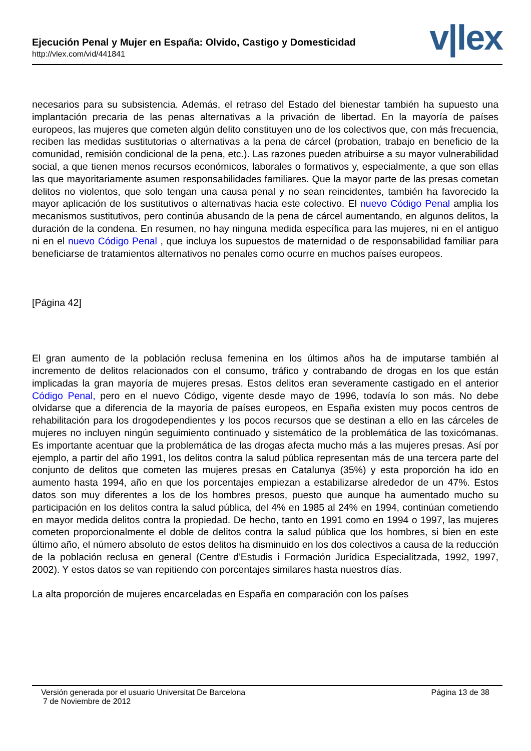Ejecución Penal y Mujer en España: Olvido, Castigo y Domesticidad
http://vlex.com/vid/441841 v|lex
necesarios para su subsistencia. Además, el retraso del Estado del bienestar también ha supuesto una implantación precaria de las penas alternativas a la privación de libertad. En la mayoría de países europeos, las mujeres que cometen algún delito constituyen uno de los colectivos que, con más frecuencia, reciben las medidas sustitutorias o alternativas a la pena de cárcel (probation, trabajo en beneficio de la comunidad, remisión condicional de la pena, etc.). Las razones pueden atribuirse a su mayor vulnerabilidad social, a que tienen menos recursos económicos, laborales o formativos y, especialmente, a que son ellas las que mayoritariamente asumen responsabilidades familiares. Que la mayor parte de las presas cometan delitos no violentos, que solo tengan una causa penal y no sean reincidentes, también ha favorecido la mayor aplicación de los sustitutivos o alternativas hacia este colectivo. El nuevo Código Penal amplia los mecanismos sustitutivos, pero continúa abusando de la pena de cárcel aumentando, en algunos delitos, la duración de la condena. En resumen, no hay ninguna medida específica para las mujeres, ni en el antiguo ni en el nuevo Código Penal , que incluya los supuestos de maternidad o de responsabilidad familiar para beneficiarse de tratamientos alternativos no penales como ocurre en muchos países europeos.
[Página 42]
El gran aumento de la población reclusa femenina en los últimos años ha de imputarse también al incremento de delitos relacionados con el consumo, tráfico y contrabando de drogas en los que están implicadas la gran mayoría de mujeres presas. Estos delitos eran severamente castigado en el anterior Código Penal, pero en el nuevo Código, vigente desde mayo de 1996, todavía lo son más. No debe olvidarse que a diferencia de la mayoría de países europeos, en España existen muy pocos centros de rehabilitación para los drogodependientes y los pocos recursos que se destinan a ello en las cárceles de mujeres no incluyen ningún seguimiento continuado y sistemático de la problemática de las toxicómanas. Es importante acentuar que la problemática de las drogas afecta mucho más a las mujeres presas. Así por ejemplo, a partir del año 1991, los delitos contra la salud pública representan más de una tercera parte del conjunto de delitos que cometen las mujeres presas en Catalunya (35%) y esta proporción ha ido en aumento hasta 1994, año en que los porcentajes empiezan a estabilizarse alrededor de un 47%. Estos datos son muy diferentes a los de los hombres presos, puesto que aunque ha aumentado mucho su participación en los delitos contra la salud pública, del 4% en 1985 al 24% en 1994, continúan cometiendo en mayor medida delitos contra la propiedad. De hecho, tanto en 1991 como en 1994 o 1997, las mujeres cometen proporcionalmente el doble de delitos contra la salud pública que los hombres, si bien en este último año, el número absoluto de estos delitos ha disminuido en los dos colectivos a causa de la reducción de la población reclusa en general (Centre d'Estudis i Formación Jurídica Especialitzada, 1992, 1997, 2002). Y estos datos se van repitiendo con porcentajes similares hasta nuestros días.
La alta proporción de mujeres encarceladas en España en comparación con los países
Versión generada por el usuario Universitat De Barcelona Página 13 de 38
7 de Noviembre de 2012